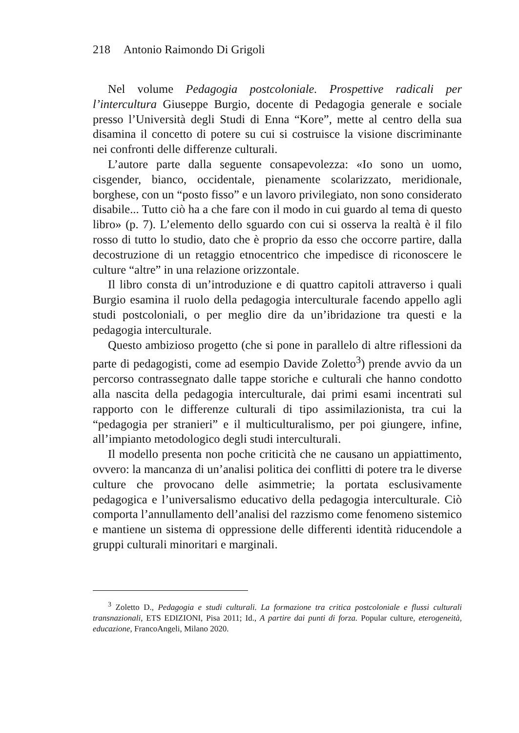218 Antonio Raimondo Di Grigoli
Nel volume Pedagogia postcoloniale. Prospettive radicali per l’intercultura Giuseppe Burgio, docente di Pedagogia generale e sociale presso l’Università degli Studi di Enna “Kore”, mette al centro della sua disamina il concetto di potere su cui si costruisce la visione discriminante nei confronti delle differenze culturali.
L’autore parte dalla seguente consapevolezza: «Io sono un uomo, cisgender, bianco, occidentale, pienamente scolarizzato, meridionale, borghese, con un “posto fisso” e un lavoro privilegiato, non sono considerato disabile... Tutto ciò ha a che fare con il modo in cui guardo al tema di questo libro» (p. 7). L’elemento dello sguardo con cui si osserva la realtà è il filo rosso di tutto lo studio, dato che è proprio da esso che occorre partire, dalla decostruzione di un retaggio etnocentrico che impedisce di riconoscere le culture “altre” in una relazione orizzontale.
Il libro consta di un’introduzione e di quattro capitoli attraverso i quali Burgio esamina il ruolo della pedagogia interculturale facendo appello agli studi postcoloniali, o per meglio dire da un’ibridazione tra questi e la pedagogia interculturale.
Questo ambizioso progetto (che si pone in parallelo di altre riflessioni da parte di pedagogisti, come ad esempio Davide Zoletto<sup>3</sup>) prende avvio da un percorso contrassegnato dalle tappe storiche e culturali che hanno condotto alla nascita della pedagogia interculturale, dai primi esami incentrati sul rapporto con le differenze culturali di tipo assimilazionista, tra cui la “pedagogia per stranieri” e il multiculturalismo, per poi giungere, infine, all’impianto metodologico degli studi interculturali.
Il modello presenta non poche criticità che ne causano un appiattimento, ovvero: la mancanza di un’analisi politica dei conflitti di potere tra le diverse culture che provocano delle asimmetrie; la portata esclusivamente pedagogica e l’universalismo educativo della pedagogia interculturale. Ciò comporta l’annullamento dell’analisi del razzismo come fenomeno sistemico e mantiene un sistema di oppressione delle differenti identità riducendole a gruppi culturali minoritari e marginali.
<sup>3</sup> Zoletto D., Pedagogia e studi culturali. La formazione tra critica postcoloniale e flussi culturali transnazionali, ETS EDIZIONI, Pisa 2011; Id., A partire dai punti di forza. Popular culture, eterogeneità, educazione, FrancoAngeli, Milano 2020.